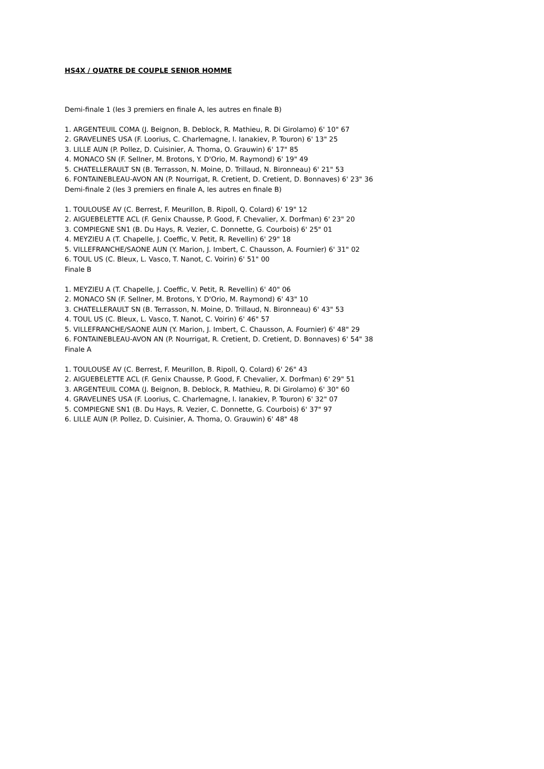HS4X / QUATRE DE COUPLE SENIOR HOMME
Demi-finale 1 (les 3 premiers en finale A, les autres en finale B)
1. ARGENTEUIL COMA (J. Beignon, B. Deblock, R. Mathieu, R. Di Girolamo) 6' 10" 67
2. GRAVELINES USA (F. Loorius, C. Charlemagne, I. Ianakiev, P. Touron) 6' 13" 25
3. LILLE AUN (P. Pollez, D. Cuisinier, A. Thoma, O. Grauwin) 6' 17" 85
4. MONACO SN (F. Sellner, M. Brotons, Y. D'Orio, M. Raymond) 6' 19" 49
5. CHATELLERAULT SN (B. Terrasson, N. Moine, D. Trillaud, N. Bironneau) 6' 21" 53
6. FONTAINEBLEAU-AVON AN (P. Nourrigat, R. Cretient, D. Cretient, D. Bonnaves) 6' 23" 36
Demi-finale 2 (les 3 premiers en finale A, les autres en finale B)
1. TOULOUSE AV (C. Berrest, F. Meurillon, B. Ripoll, Q. Colard) 6' 19" 12
2. AIGUEBELETTE ACL (F. Genix Chausse, P. Good, F. Chevalier, X. Dorfman) 6' 23" 20
3. COMPIEGNE SN1 (B. Du Hays, R. Vezier, C. Donnette, G. Courbois) 6' 25" 01
4. MEYZIEU A (T. Chapelle, J. Coeffic, V. Petit, R. Revellin) 6' 29" 18
5. VILLEFRANCHE/SAONE AUN (Y. Marion, J. Imbert, C. Chausson, A. Fournier) 6' 31" 02
6. TOUL US (C. Bleux, L. Vasco, T. Nanot, C. Voirin) 6' 51" 00
Finale B
1. MEYZIEU A (T. Chapelle, J. Coeffic, V. Petit, R. Revellin) 6' 40" 06
2. MONACO SN (F. Sellner, M. Brotons, Y. D'Orio, M. Raymond) 6' 43" 10
3. CHATELLERAULT SN (B. Terrasson, N. Moine, D. Trillaud, N. Bironneau) 6' 43" 53
4. TOUL US (C. Bleux, L. Vasco, T. Nanot, C. Voirin) 6' 46" 57
5. VILLEFRANCHE/SAONE AUN (Y. Marion, J. Imbert, C. Chausson, A. Fournier) 6' 48" 29
6. FONTAINEBLEAU-AVON AN (P. Nourrigat, R. Cretient, D. Cretient, D. Bonnaves) 6' 54" 38
Finale A
1. TOULOUSE AV (C. Berrest, F. Meurillon, B. Ripoll, Q. Colard) 6' 26" 43
2. AIGUEBELETTE ACL (F. Genix Chausse, P. Good, F. Chevalier, X. Dorfman) 6' 29" 51
3. ARGENTEUIL COMA (J. Beignon, B. Deblock, R. Mathieu, R. Di Girolamo) 6' 30" 60
4. GRAVELINES USA (F. Loorius, C. Charlemagne, I. Ianakiev, P. Touron) 6' 32" 07
5. COMPIEGNE SN1 (B. Du Hays, R. Vezier, C. Donnette, G. Courbois) 6' 37" 97
6. LILLE AUN (P. Pollez, D. Cuisinier, A. Thoma, O. Grauwin) 6' 48" 48